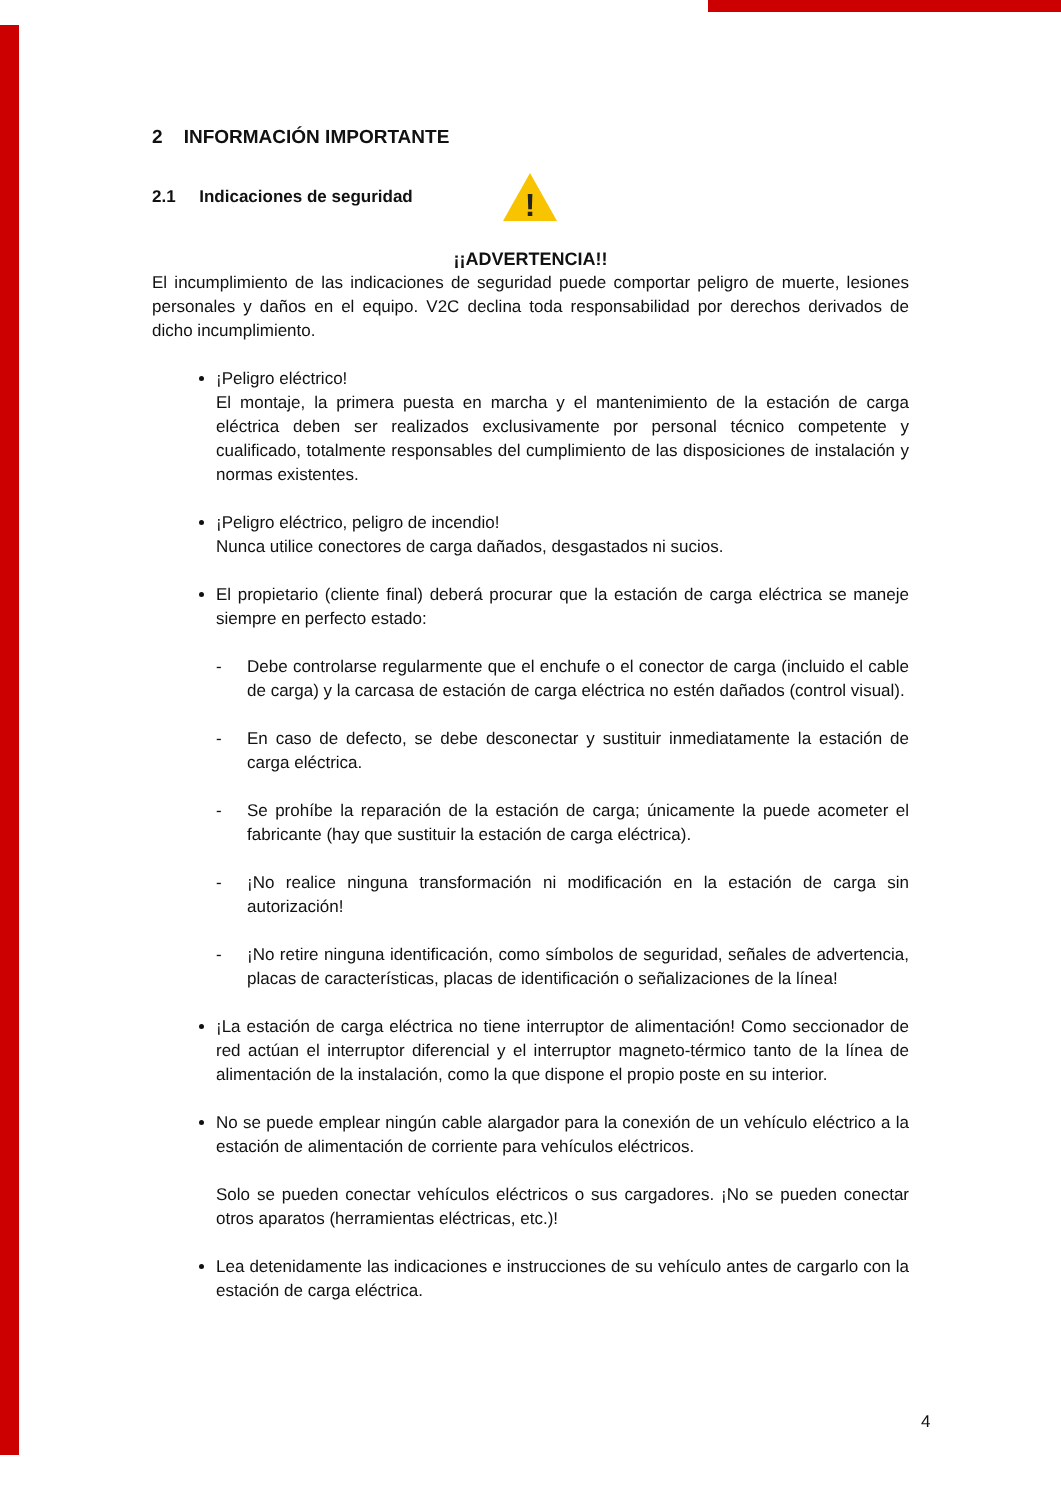2 INFORMACIÓN IMPORTANTE
2.1 Indicaciones de seguridad
!
¡¡ADVERTENCIA!!
El incumplimiento de las indicaciones de seguridad puede comportar peligro de muerte, lesiones personales y daños en el equipo. V2C declina toda responsabilidad por derechos derivados de dicho incumplimiento.
¡Peligro eléctrico!
El montaje, la primera puesta en marcha y el mantenimiento de la estación de carga eléctrica deben ser realizados exclusivamente por personal técnico competente y cualificado, totalmente responsables del cumplimiento de las disposiciones de instalación y normas existentes.
¡Peligro eléctrico, peligro de incendio!
Nunca utilice conectores de carga dañados, desgastados ni sucios.
El propietario (cliente final) deberá procurar que la estación de carga eléctrica se maneje siempre en perfecto estado:
- Debe controlarse regularmente que el enchufe o el conector de carga (incluido el cable de carga) y la carcasa de estación de carga eléctrica no estén dañados (control visual).
- En caso de defecto, se debe desconectar y sustituir inmediatamente la estación de carga eléctrica.
- Se prohíbe la reparación de la estación de carga; únicamente la puede acometer el fabricante (hay que sustituir la estación de carga eléctrica).
- ¡No realice ninguna transformación ni modificación en la estación de carga sin autorización!
- ¡No retire ninguna identificación, como símbolos de seguridad, señales de advertencia, placas de características, placas de identificación o señalizaciones de la línea!
¡La estación de carga eléctrica no tiene interruptor de alimentación! Como seccionador de red actúan el interruptor diferencial y el interruptor magneto-térmico tanto de la línea de alimentación de la instalación, como la que dispone el propio poste en su interior.
No se puede emplear ningún cable alargador para la conexión de un vehículo eléctrico a la estación de alimentación de corriente para vehículos eléctricos.
Solo se pueden conectar vehículos eléctricos o sus cargadores. ¡No se pueden conectar otros aparatos (herramientas eléctricas, etc.)!
Lea detenidamente las indicaciones e instrucciones de su vehículo antes de cargarlo con la estación de carga eléctrica.
4